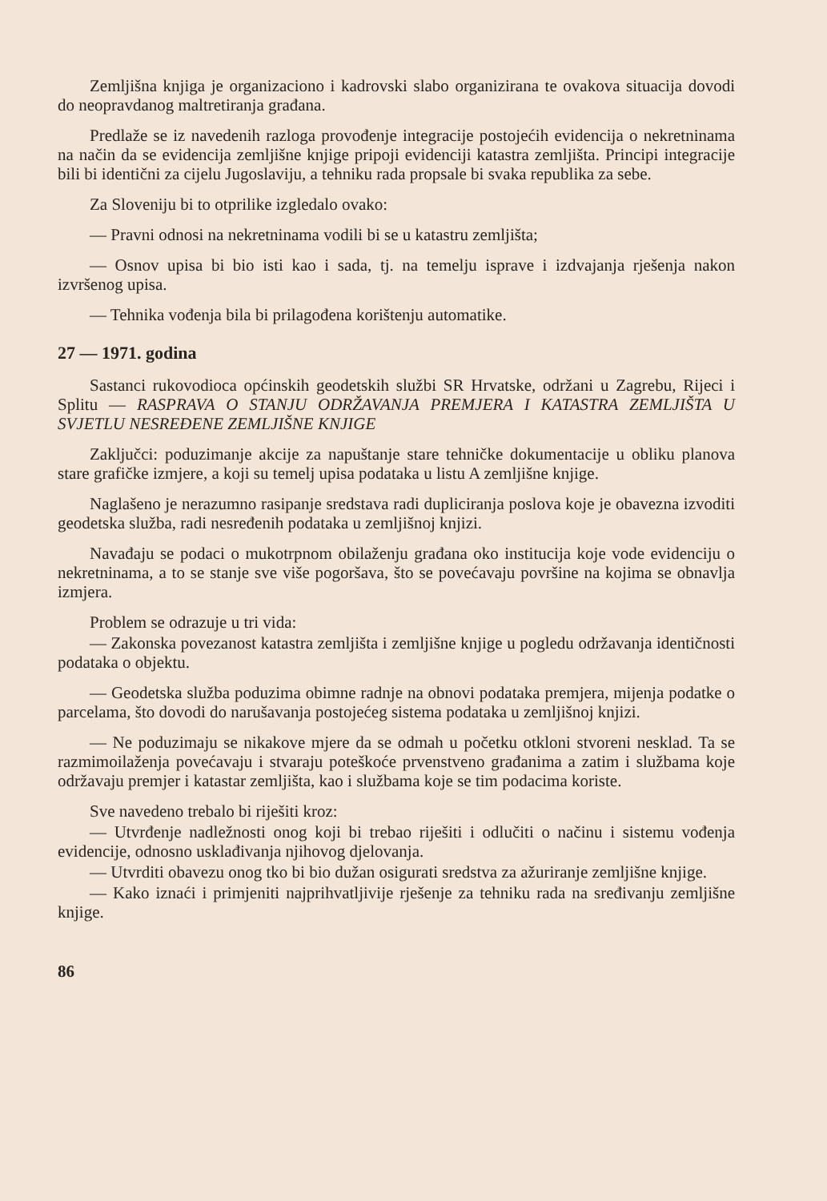Zemljišna knjiga je organizaciono i kadrovski slabo organizirana te ovakova situacija dovodi do neopravdanog maltretiranja građana.
Predlaže se iz navedenih razloga provođenje integracije postojećih evidencija o nekretninama na način da se evidencija zemljišne knjige pripoji evidenciji katastra zemljišta. Principi integracije bili bi identični za cijelu Jugoslaviju, a tehniku rada propsale bi svaka republika za sebe.
Za Sloveniju bi to otprilike izgledalo ovako:
— Pravni odnosi na nekretninama vodili bi se u katastru zemljišta;
— Osnov upisa bi bio isti kao i sada, tj. na temelju isprave i izdvajanja rješenja nakon izvršenog upisa.
— Tehnika vođenja bila bi prilagođena korištenju automatike.
27 — 1971. godina
Sastanci rukovodioca općinskih geodetskih službi SR Hrvatske, održani u Zagrebu, Rijeci i Splitu — RASPRAVA O STANJU ODRŽAVANJA PREMJERA I KATASTRA ZEMLJIŠTA U SVJETLU NESREĐENE ZEMLJIŠNE KNJIGE
Zaključci: poduzimanje akcije za napuštanje stare tehničke dokumentacije u obliku planova stare grafičke izmjere, a koji su temelj upisa podataka u listu A zemljišne knjige.
Naglašeno je nerazumno rasipanje sredstava radi dupliciranja poslova koje je obavezna izvoditi geodetska služba, radi nesređenih podataka u zemljišnoj knjizi.
Navađaju se podaci o mukotrpnom obilaženju građana oko institucija koje vode evidenciju o nekretninama, a to se stanje sve više pogoršava, što se povećavaju površine na kojima se obnavlja izmjera.
Problem se odrazuje u tri vida:
— Zakonska povezanost katastra zemljišta i zemljišne knjige u pogledu održavanja identičnosti podataka o objektu.
— Geodetska služba poduzima obimne radnje na obnovi podataka premjera, mijenja podatke o parcelama, što dovodi do narušavanja postojećeg sistema podataka u zemljišnoj knjizi.
— Ne poduzimaju se nikakove mjere da se odmah u početku otkloni stvoreni nesklad. Ta se razmimoilaženja povećavaju i stvaraju poteškoće prvenstveno građanima a zatim i službama koje održavaju premjer i katastar zemljišta, kao i službama koje se tim podacima koriste.
Sve navedeno trebalo bi riješiti kroz:
— Utvrđenje nadležnosti onog koji bi trebao riješiti i odlučiti o načinu i sistemu vođenja evidencije, odnosno usklađivanja njihovog djelovanja.
— Utvrditi obavezu onog tko bi bio dužan osigurati sredstva za ažuriranje zemljišne knjige.
— Kako iznaći i primjeniti najprihvatljivije rješenje za tehniku rada na sređivanju zemljišne knjige.
86